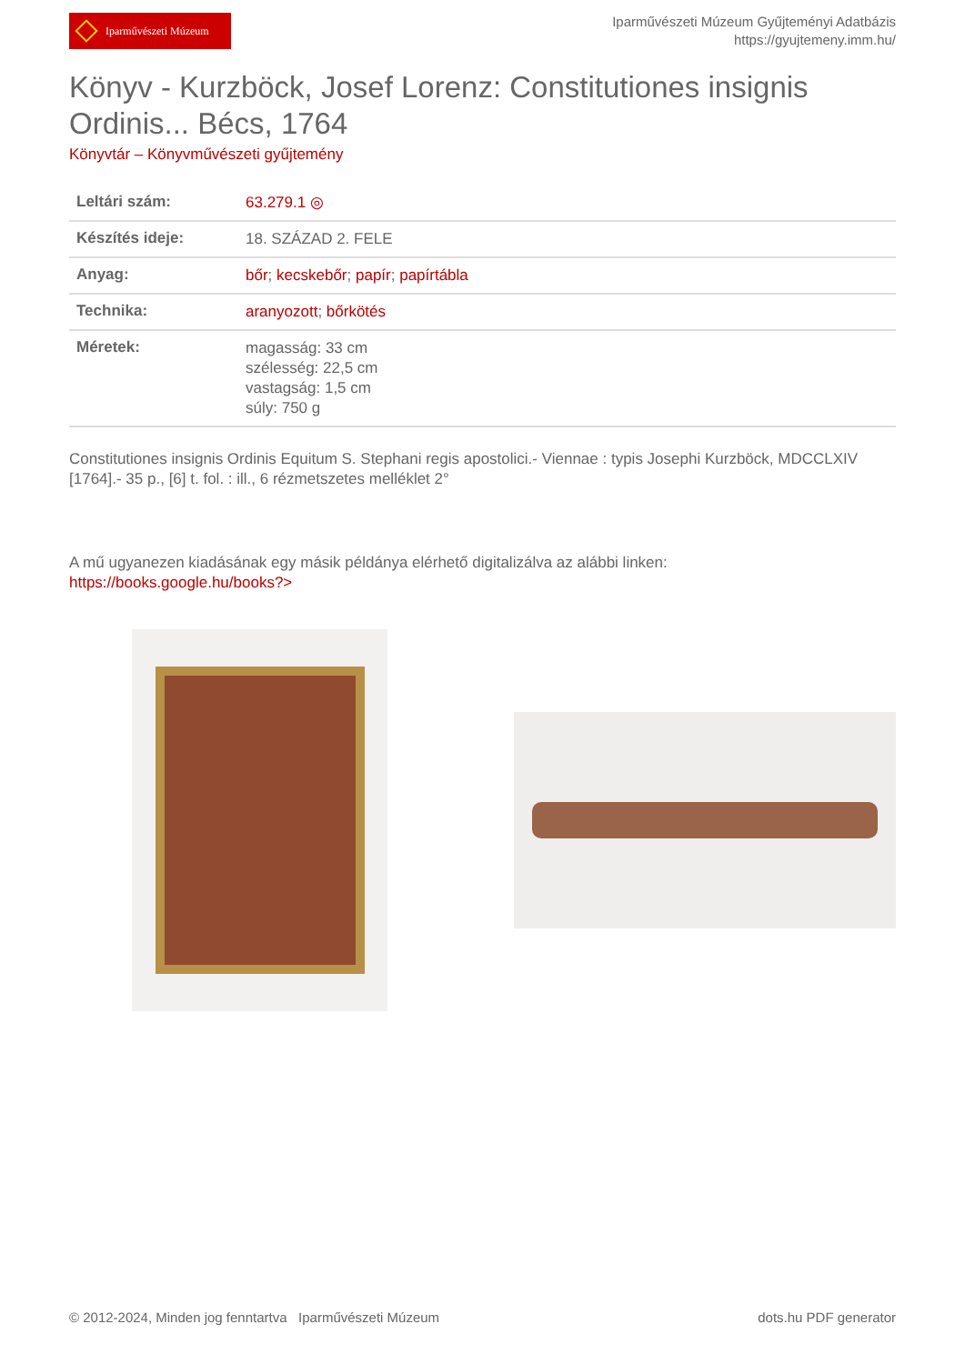Iparművészeti Múzeum
Iparművészeti Múzeum Gyűjteményi Adatbázis
https://gyujtemeny.imm.hu/
Könyv - Kurzböck, Josef Lorenz: Constitutiones insignis Ordinis... Bécs, 1764
Könyvtár – Könyvművészeti gyűjtemény
| Leltári szám: | 63.279.1 ◎ |
| Készítés ideje: | 18. SZÁZAD 2. FELE |
| Anyag: | bőr ; kecskebőr ; papír ; papírtábla |
| Technika: | aranyozott ; bőrkötés |
| Méretek: | magasság: 33 cm szélesség: 22,5 cm vastagság: 1,5 cm súly: 750 g |
Constitutiones insignis Ordinis Equitum S. Stephani regis apostolici.- Viennae : typis Josephi Kurzböck, MDCCLXIV [1764].- 35 p., [6] t. fol. : ill., 6 rézmetszetes melléklet 2°
A mű ugyanezen kiadásának egy másik példánya elérhető digitalizálva az alábbi linken:
https://books.google.hu/books?>
© 2012-2024, Minden jog fenntartva Iparművészeti Múzeum
dots.hu PDF generator